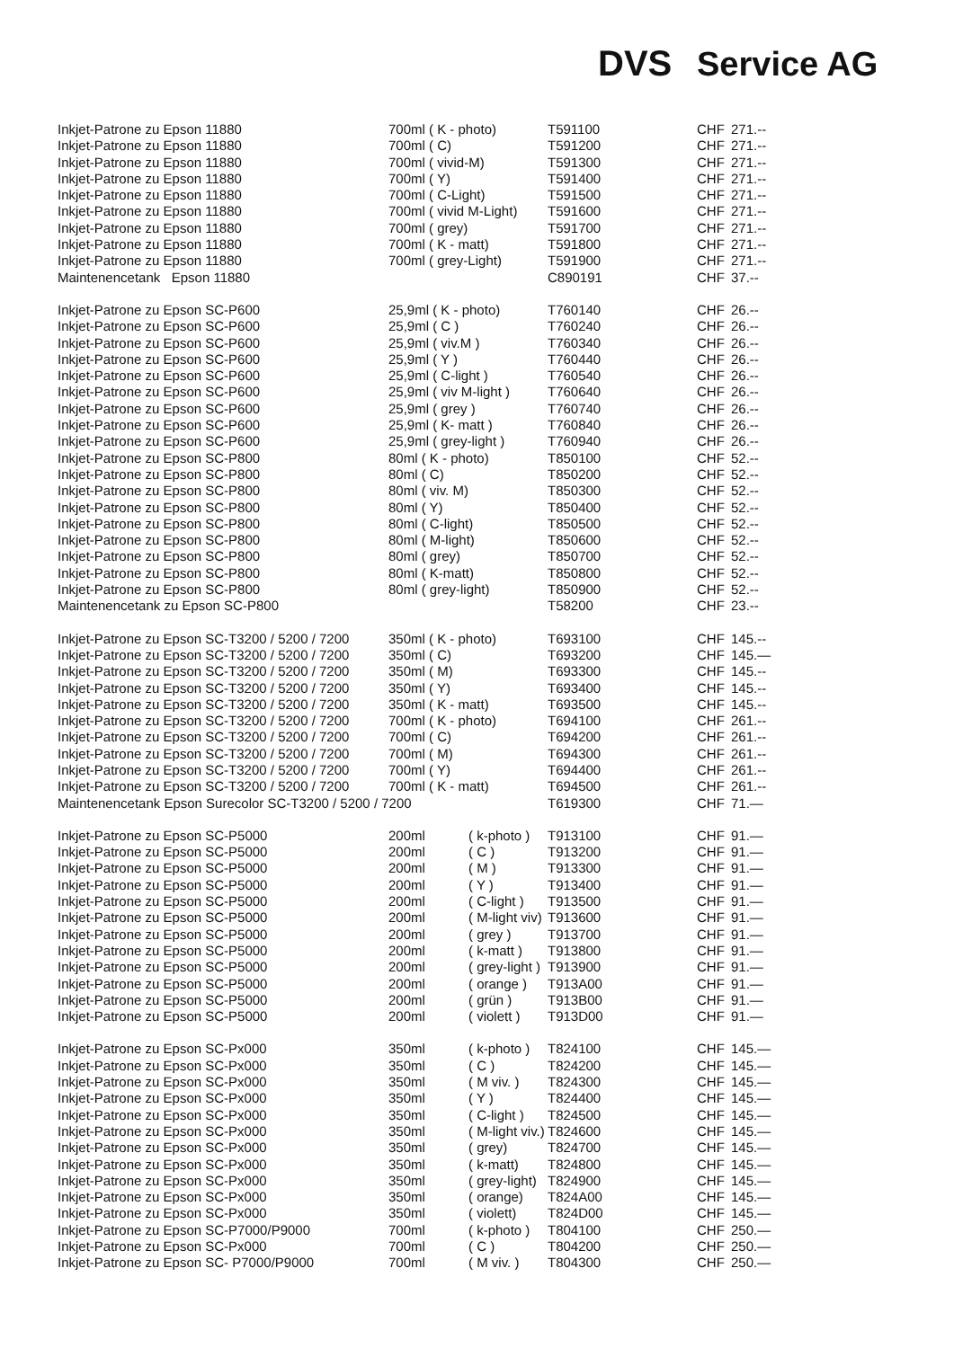DVS Service AG
| Inkjet-Patrone zu Epson 11880 | 700ml ( K - photo) | | T591100 | CHF | 271.-- |
| Inkjet-Patrone zu Epson 11880 | 700ml ( C) | | T591200 | CHF | 271.-- |
| Inkjet-Patrone zu Epson 11880 | 700ml ( vivid-M) | | T591300 | CHF | 271.-- |
| Inkjet-Patrone zu Epson 11880 | 700ml ( Y) | | T591400 | CHF | 271.-- |
| Inkjet-Patrone zu Epson 11880 | 700ml ( C-Light) | | T591500 | CHF | 271.-- |
| Inkjet-Patrone zu Epson 11880 | 700ml ( vivid M-Light) | | T591600 | CHF | 271.-- |
| Inkjet-Patrone zu Epson 11880 | 700ml ( grey) | | T591700 | CHF | 271.-- |
| Inkjet-Patrone zu Epson 11880 | 700ml ( K - matt) | | T591800 | CHF | 271.-- |
| Inkjet-Patrone zu Epson 11880 | 700ml ( grey-Light) | | T591900 | CHF | 271.-- |
| Maintenencetank Epson 11880 | | | C890191 | CHF | 37.-- |
| Inkjet-Patrone zu Epson SC-P600 | 25,9ml ( K - photo) | | T760140 | CHF | 26.-- |
| Inkjet-Patrone zu Epson SC-P600 | 25,9ml ( C ) | | T760240 | CHF | 26.-- |
| Inkjet-Patrone zu Epson SC-P600 | 25,9ml ( viv.M ) | | T760340 | CHF | 26.-- |
| Inkjet-Patrone zu Epson SC-P600 | 25,9ml ( Y ) | | T760440 | CHF | 26.-- |
| Inkjet-Patrone zu Epson SC-P600 | 25,9ml ( C-light ) | | T760540 | CHF | 26.-- |
| Inkjet-Patrone zu Epson SC-P600 | 25,9ml ( viv M-light ) | | T760640 | CHF | 26.-- |
| Inkjet-Patrone zu Epson SC-P600 | 25,9ml ( grey ) | | T760740 | CHF | 26.-- |
| Inkjet-Patrone zu Epson SC-P600 | 25,9ml ( K- matt ) | | T760840 | CHF | 26.-- |
| Inkjet-Patrone zu Epson SC-P600 | 25,9ml ( grey-light ) | | T760940 | CHF | 26.-- |
| Inkjet-Patrone zu Epson SC-P800 | 80ml ( K - photo) | | T850100 | CHF | 52.-- |
| Inkjet-Patrone zu Epson SC-P800 | 80ml ( C) | | T850200 | CHF | 52.-- |
| Inkjet-Patrone zu Epson SC-P800 | 80ml ( viv. M) | | T850300 | CHF | 52.-- |
| Inkjet-Patrone zu Epson SC-P800 | 80ml ( Y) | | T850400 | CHF | 52.-- |
| Inkjet-Patrone zu Epson SC-P800 | 80ml ( C-light) | | T850500 | CHF | 52.-- |
| Inkjet-Patrone zu Epson SC-P800 | 80ml ( M-light) | | T850600 | CHF | 52.-- |
| Inkjet-Patrone zu Epson SC-P800 | 80ml ( grey) | | T850700 | CHF | 52.-- |
| Inkjet-Patrone zu Epson SC-P800 | 80ml ( K-matt) | | T850800 | CHF | 52.-- |
| Inkjet-Patrone zu Epson SC-P800 | 80ml ( grey-light) | | T850900 | CHF | 52.-- |
| Maintenencetank zu Epson SC-P800 | | | T58200 | CHF | 23.-- |
| Inkjet-Patrone zu Epson SC-T3200 / 5200 / 7200 | 350ml ( K - photo) | | T693100 | CHF | 145.-- |
| Inkjet-Patrone zu Epson SC-T3200 / 5200 / 7200 | 350ml ( C) | | T693200 | CHF | 145.— |
| Inkjet-Patrone zu Epson SC-T3200 / 5200 / 7200 | 350ml ( M) | | T693300 | CHF | 145.-- |
| Inkjet-Patrone zu Epson SC-T3200 / 5200 / 7200 | 350ml ( Y) | | T693400 | CHF | 145.-- |
| Inkjet-Patrone zu Epson SC-T3200 / 5200 / 7200 | 350ml ( K - matt) | | T693500 | CHF | 145.-- |
| Inkjet-Patrone zu Epson SC-T3200 / 5200 / 7200 | 700ml ( K - photo) | | T694100 | CHF | 261.-- |
| Inkjet-Patrone zu Epson SC-T3200 / 5200 / 7200 | 700ml ( C) | | T694200 | CHF | 261.-- |
| Inkjet-Patrone zu Epson SC-T3200 / 5200 / 7200 | 700ml ( M) | | T694300 | CHF | 261.-- |
| Inkjet-Patrone zu Epson SC-T3200 / 5200 / 7200 | 700ml ( Y) | | T694400 | CHF | 261.-- |
| Inkjet-Patrone zu Epson SC-T3200 / 5200 / 7200 | 700ml ( K - matt) | | T694500 | CHF | 261.-- |
| Maintenencetank Epson Surecolor SC-T3200 / 5200 / 7200 | | | T619300 | CHF | 71.— |
| Inkjet-Patrone zu Epson SC-P5000 | 200ml | ( k-photo ) | T913100 | CHF | 91.— |
| Inkjet-Patrone zu Epson SC-P5000 | 200ml | ( C ) | T913200 | CHF | 91.— |
| Inkjet-Patrone zu Epson SC-P5000 | 200ml | ( M ) | T913300 | CHF | 91.— |
| Inkjet-Patrone zu Epson SC-P5000 | 200ml | ( Y ) | T913400 | CHF | 91.— |
| Inkjet-Patrone zu Epson SC-P5000 | 200ml | ( C-light ) | T913500 | CHF | 91.— |
| Inkjet-Patrone zu Epson SC-P5000 | 200ml | ( M-light viv) | T913600 | CHF | 91.— |
| Inkjet-Patrone zu Epson SC-P5000 | 200ml | ( grey ) | T913700 | CHF | 91.— |
| Inkjet-Patrone zu Epson SC-P5000 | 200ml | ( k-matt ) | T913800 | CHF | 91.— |
| Inkjet-Patrone zu Epson SC-P5000 | 200ml | ( grey-light ) | T913900 | CHF | 91.— |
| Inkjet-Patrone zu Epson SC-P5000 | 200ml | ( orange ) | T913A00 | CHF | 91.— |
| Inkjet-Patrone zu Epson SC-P5000 | 200ml | ( grün ) | T913B00 | CHF | 91.— |
| Inkjet-Patrone zu Epson SC-P5000 | 200ml | ( violett ) | T913D00 | CHF | 91.— |
| Inkjet-Patrone zu Epson SC-Px000 | 350ml | ( k-photo ) | T824100 | CHF | 145.— |
| Inkjet-Patrone zu Epson SC-Px000 | 350ml | ( C ) | T824200 | CHF | 145.— |
| Inkjet-Patrone zu Epson SC-Px000 | 350ml | ( M viv. ) | T824300 | CHF | 145.— |
| Inkjet-Patrone zu Epson SC-Px000 | 350ml | ( Y ) | T824400 | CHF | 145.— |
| Inkjet-Patrone zu Epson SC-Px000 | 350ml | ( C-light ) | T824500 | CHF | 145.— |
| Inkjet-Patrone zu Epson SC-Px000 | 350ml | ( M-light viv.) | T824600 | CHF | 145.— |
| Inkjet-Patrone zu Epson SC-Px000 | 350ml | ( grey) | T824700 | CHF | 145.— |
| Inkjet-Patrone zu Epson SC-Px000 | 350ml | ( k-matt) | T824800 | CHF | 145.— |
| Inkjet-Patrone zu Epson SC-Px000 | 350ml | ( grey-light) | T824900 | CHF | 145.— |
| Inkjet-Patrone zu Epson SC-Px000 | 350ml | ( orange) | T824A00 | CHF | 145.— |
| Inkjet-Patrone zu Epson SC-Px000 | 350ml | ( violett) | T824D00 | CHF | 145.— |
| Inkjet-Patrone zu Epson SC-P7000/P9000 | 700ml | ( k-photo ) | T804100 | CHF | 250.— |
| Inkjet-Patrone zu Epson SC-Px000 | 700ml | ( C ) | T804200 | CHF | 250.— |
| Inkjet-Patrone zu Epson SC- P7000/P9000 | 700ml | ( M viv. ) | T804300 | CHF | 250.— |